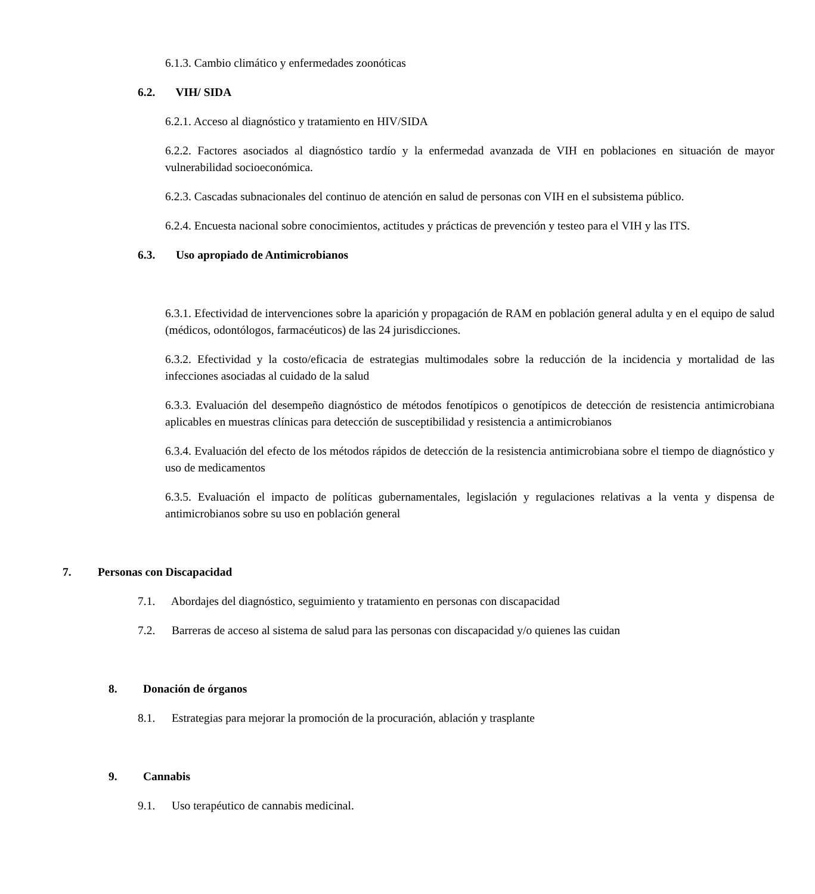6.1.3. Cambio climático y enfermedades zoonóticas
6.2. VIH/ SIDA
6.2.1. Acceso al diagnóstico y tratamiento en HIV/SIDA
6.2.2. Factores asociados al diagnóstico tardío y la enfermedad avanzada de VIH en poblaciones en situación de mayor vulnerabilidad socioeconómica.
6.2.3. Cascadas subnacionales del continuo de atención en salud de personas con VIH en el subsistema público.
6.2.4. Encuesta nacional sobre conocimientos, actitudes y prácticas de prevención y testeo para el VIH y las ITS.
6.3. Uso apropiado de Antimicrobianos
6.3.1. Efectividad de intervenciones sobre la aparición y propagación de RAM en población general adulta y en el equipo de salud (médicos, odontólogos, farmacéuticos) de las 24 jurisdicciones.
6.3.2. Efectividad y la costo/eficacia de estrategias multimodales sobre la reducción de la incidencia y mortalidad de las infecciones asociadas al cuidado de la salud
6.3.3. Evaluación del desempeño diagnóstico de métodos fenotípicos o genotípicos de detección de resistencia antimicrobiana aplicables en muestras clínicas para detección de susceptibilidad y resistencia a antimicrobianos
6.3.4. Evaluación del efecto de los métodos rápidos de detección de la resistencia antimicrobiana sobre el tiempo de diagnóstico y uso de medicamentos
6.3.5. Evaluación el impacto de políticas gubernamentales, legislación y regulaciones relativas a la venta y dispensa de antimicrobianos sobre su uso en población general
7. Personas con Discapacidad
7.1. Abordajes del diagnóstico, seguimiento y tratamiento en personas con discapacidad
7.2. Barreras de acceso al sistema de salud para las personas con discapacidad y/o quienes las cuidan
8. Donación de órganos
8.1. Estrategias para mejorar la promoción de la procuración, ablación y trasplante
9. Cannabis
9.1. Uso terapéutico de cannabis medicinal.